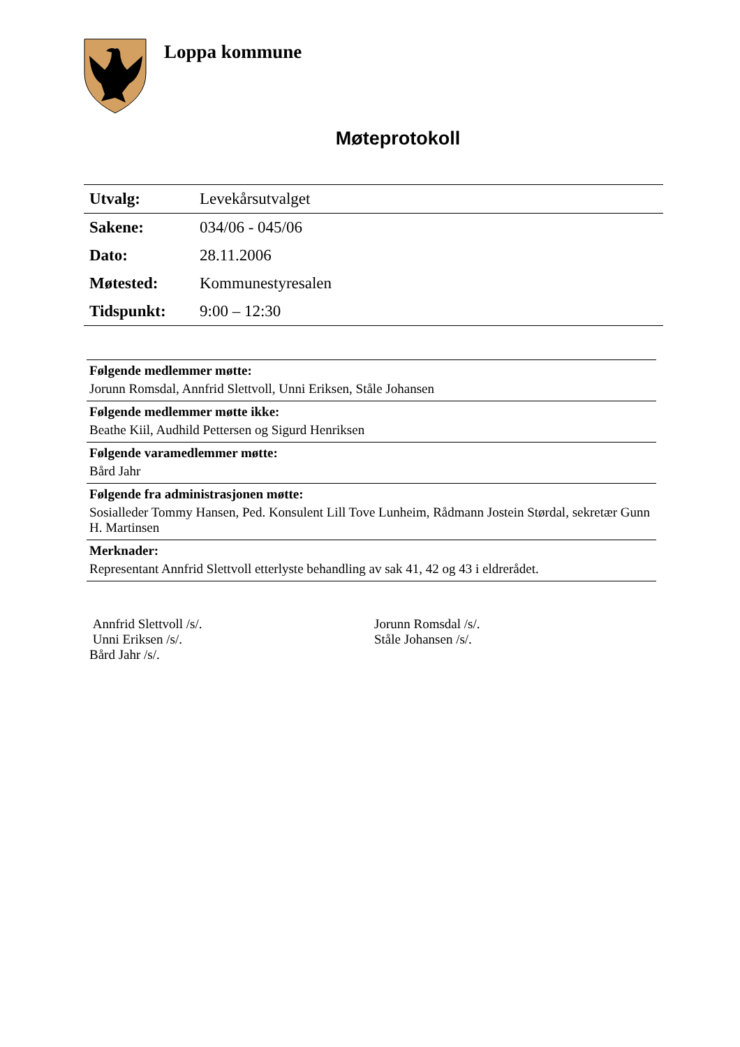Loppa kommune
Møteprotokoll
| Utvalg: | Levekårsutvalget |
| Sakene: | 034/06 - 045/06 |
| Dato: | 28.11.2006 |
| Møtested: | Kommunestyresalen |
| Tidspunkt: | 9:00 – 12:30 |
Følgende medlemmer møtte:
Jorunn Romsdal, Annfrid Slettvoll, Unni Eriksen, Ståle Johansen
Følgende medlemmer møtte ikke:
Beathe Kiil, Audhild Pettersen og Sigurd Henriksen
Følgende varamedlemmer møtte:
Bård Jahr
Følgende fra administrasjonen møtte:
Sosialleder Tommy Hansen, Ped. Konsulent Lill Tove Lunheim, Rådmann Jostein Størdal, sekretær Gunn H. Martinsen
Merknader:
Representant Annfrid Slettvoll etterlyste behandling av sak 41, 42 og 43 i eldrerådet.
Annfrid Slettvoll /s/.
Unni Eriksen /s/.
Bård Jahr /s/.
Jorunn Romsdal /s/.
Ståle Johansen /s/.